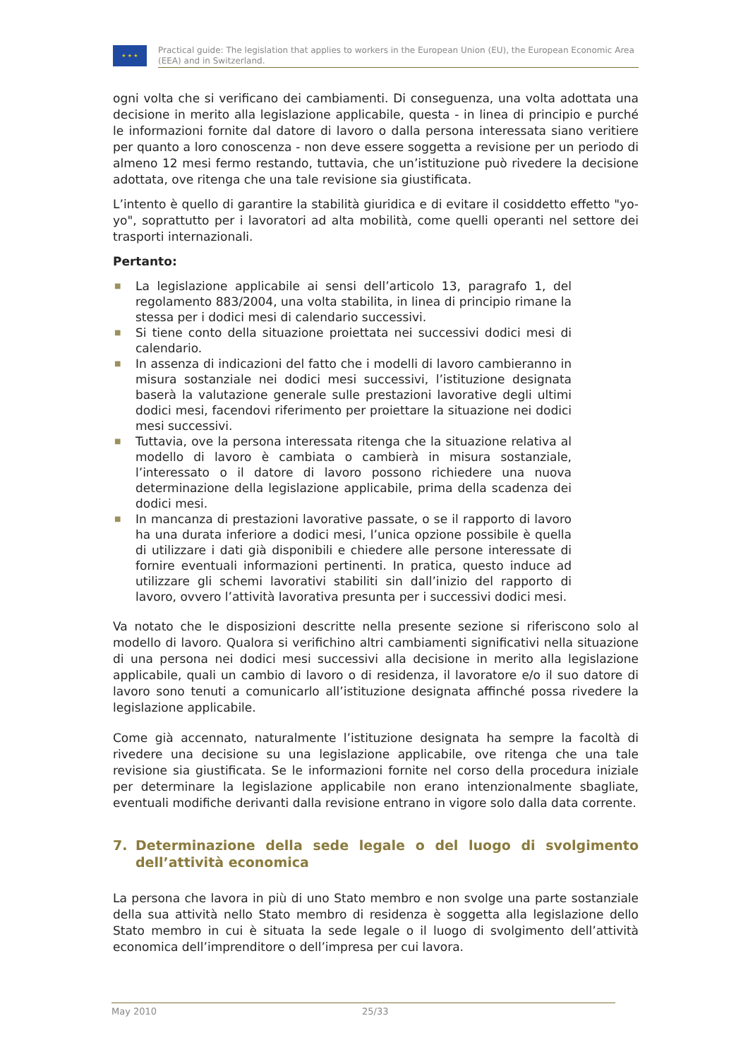★ ★ ★
Practical guide: The legislation that applies to workers in the European Union (EU), the European Economic Area (EEA) and in Switzerland.
ogni volta che si verificano dei cambiamenti. Di conseguenza, una volta adottata una decisione in merito alla legislazione applicabile, questa - in linea di principio e purché le informazioni fornite dal datore di lavoro o dalla persona interessata siano veritiere per quanto a loro conoscenza - non deve essere soggetta a revisione per un periodo di almeno 12 mesi fermo restando, tuttavia, che un’istituzione può rivedere la decisione adottata, ove ritenga che una tale revisione sia giustificata.
L’intento è quello di garantire la stabilità giuridica e di evitare il cosiddetto effetto "yo-yo", soprattutto per i lavoratori ad alta mobilità, come quelli operanti nel settore dei trasporti internazionali.
Pertanto:
■ La legislazione applicabile ai sensi dell’articolo 13, paragrafo 1, del regolamento 883/2004, una volta stabilita, in linea di principio rimane la stessa per i dodici mesi di calendario successivi.
■ Si tiene conto della situazione proiettata nei successivi dodici mesi di calendario.
■ In assenza di indicazioni del fatto che i modelli di lavoro cambieranno in misura sostanziale nei dodici mesi successivi, l’istituzione designata baserà la valutazione generale sulle prestazioni lavorative degli ultimi dodici mesi, facendovi riferimento per proiettare la situazione nei dodici mesi successivi.
■ Tuttavia, ove la persona interessata ritenga che la situazione relativa al modello di lavoro è cambiata o cambierà in misura sostanziale, l’interessato o il datore di lavoro possono richiedere una nuova determinazione della legislazione applicabile, prima della scadenza dei dodici mesi.
■ In mancanza di prestazioni lavorative passate, o se il rapporto di lavoro ha una durata inferiore a dodici mesi, l’unica opzione possibile è quella di utilizzare i dati già disponibili e chiedere alle persone interessate di fornire eventuali informazioni pertinenti. In pratica, questo induce ad utilizzare gli schemi lavorativi stabiliti sin dall’inizio del rapporto di lavoro, ovvero l’attività lavorativa presunta per i successivi dodici mesi.
Va notato che le disposizioni descritte nella presente sezione si riferiscono solo al modello di lavoro. Qualora si verifichino altri cambiamenti significativi nella situazione di una persona nei dodici mesi successivi alla decisione in merito alla legislazione applicabile, quali un cambio di lavoro o di residenza, il lavoratore e/o il suo datore di lavoro sono tenuti a comunicarlo all’istituzione designata affinché possa rivedere la legislazione applicabile.
Come già accennato, naturalmente l’istituzione designata ha sempre la facoltà di rivedere una decisione su una legislazione applicabile, ove ritenga che una tale revisione sia giustificata. Se le informazioni fornite nel corso della procedura iniziale per determinare la legislazione applicabile non erano intenzionalmente sbagliate, eventuali modifiche derivanti dalla revisione entrano in vigore solo dalla data corrente.
7. Determinazione della sede legale o del luogo di svolgimento dell’attività economica
La persona che lavora in più di uno Stato membro e non svolge una parte sostanziale della sua attività nello Stato membro di residenza è soggetta alla legislazione dello Stato membro in cui è situata la sede legale o il luogo di svolgimento dell’attività economica dell’imprenditore o dell’impresa per cui lavora.
May 2010 25/33